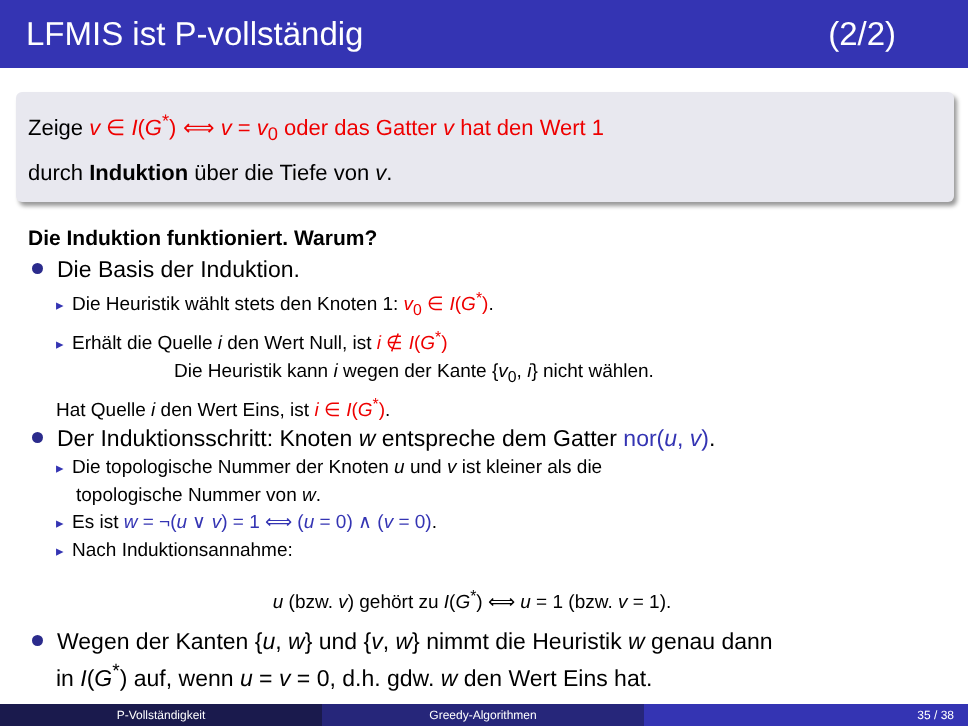LFMIS ist P-vollständig (2/2)
Zeige v ∈ I(G<sup>*</sup>) ⟺ v = v<sub>0</sub> oder das Gatter v hat den Wert 1
durch Induktion über die Tiefe von v.
Die Induktion funktioniert. Warum?
Die Basis der Induktion.
Die Heuristik wählt stets den Knoten 1: v<sub>0</sub> ∈ I(G<sup>*</sup>).
Erhält die Quelle i den Wert Null, ist i ∉ I(G<sup>*</sup>)
Die Heuristik kann i wegen der Kante {v<sub>0</sub>, i} nicht wählen.
Hat Quelle i den Wert Eins, ist i ∈ I(G<sup>*</sup>).
Der Induktionsschritt: Knoten w entspreche dem Gatter nor(u, v).
Die topologische Nummer der Knoten u und v ist kleiner als die
topologische Nummer von w.
Es ist w = ¬(u ∨ v) = 1 ⟺ (u = 0) ∧ (v = 0).
Nach Induktionsannahme:
u (bzw. v) gehört zu I(G<sup>*</sup>) ⟺ u = 1 (bzw. v = 1).
Wegen der Kanten {u, w} und {v, w} nimmt die Heuristik w genau dann
in I(G<sup>*</sup>) auf, wenn u = v = 0, d.h. gdw. w den Wert Eins hat.
P-Vollständigkeit Greedy-Algorithmen 35 / 38